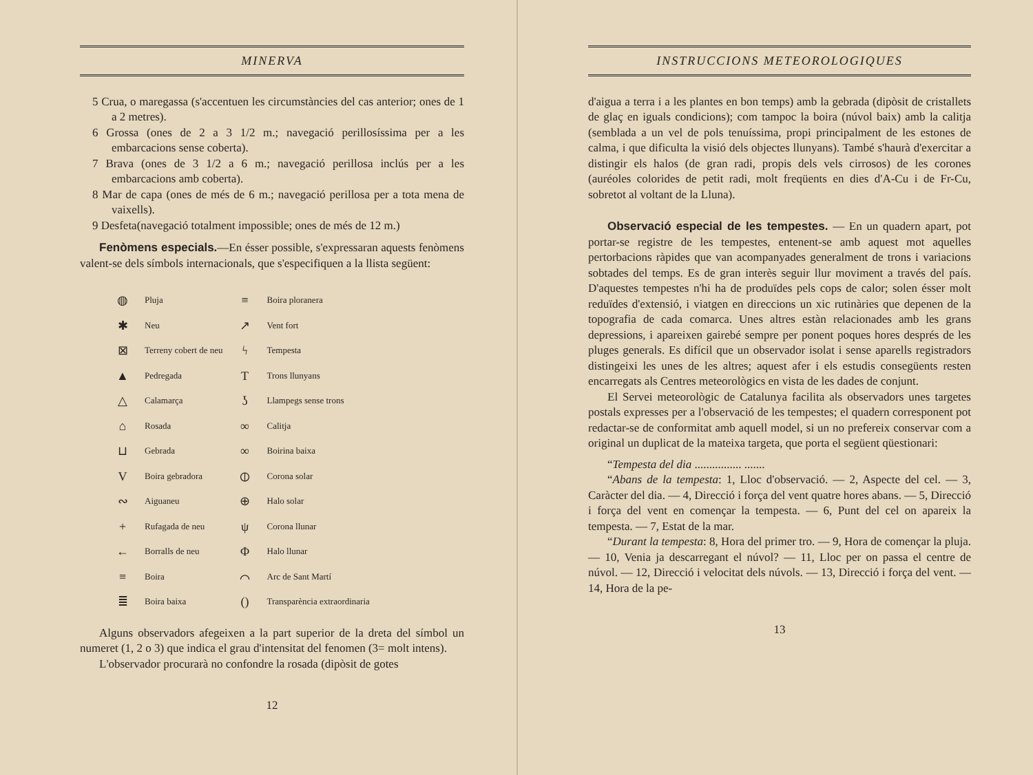MINERVA
5 Crua, o maregassa (s'accentuen les circumstàncies del cas anterior; ones de 1 a 2 metres).
6 Grossa (ones de 2 a 3 1/2 m.; navegació perillosíssima per a les embarcacions sense coberta).
7 Brava (ones de 3 1/2 a 6 m.; navegació perillosa inclús per a les embarcacions amb coberta).
8 Mar de capa (ones de més de 6 m.; navegació perillosa per a tota mena de vaixells).
9 Desfeta(navegació totalment impossible; ones de més de 12 m.)
Fenòmens especials.—En ésser possible, s'expressaran aquests fenòmens valent-se dels símbols internacionals, que s'especifiquen a la llista següent:
| ◍ | Pluja | ≡ | Boira ploranera |
| ✱ | Neu | ↗ | Vent fort |
| ⊠ | Terreny cobert de neu | ϟ | Tempesta |
| ▲ | Pedregada | T | Trons llunyans |
| △ | Calamarça | ʖ | Llampegs sense trons |
| ⌂ | Rosada | ∞ | Calitja |
| ⊔ | Gebrada | ∞ | Boirina baixa |
| V | Boira gebradora | ⦶ | Corona solar |
| ∾ | Aiguaneu | ⊕ | Halo solar |
| + | Rufagada de neu | ψ | Corona llunar |
| ← | Borralls de neu | Φ | Halo llunar |
| ≡ | Boira | ⌒ | Arc de Sant Martí |
| ≣ | Boira baixa | () | Transparència extraordinaria |
Alguns observadors afegeixen a la part superior de la dreta del símbol un numeret (1, 2 o 3) que indica el grau d'intensitat del fenomen (3= molt intens).
L'observador procurarà no confondre la rosada (dipòsit de gotes
12
INSTRUCCIONS METEOROLOGIQUES
d'aigua a terra i a les plantes en bon temps) amb la gebrada (dipòsit de cristallets de glaç en iguals condicions); com tampoc la boira (núvol baix) amb la calitja (semblada a un vel de pols tenuíssima, propi principalment de les estones de calma, i que dificulta la visió dels objectes llunyans). També s'haurà d'exercitar a distingir els halos (de gran radi, propis dels vels cirrosos) de les corones (auréoles colorides de petit radi, molt freqüents en dies d'A-Cu i de Fr-Cu, sobretot al voltant de la Lluna).
Observació especial de les tempestes. — En un quadern apart, pot portar-se registre de les tempestes, entenent-se amb aquest mot aquelles pertorbacions ràpides que van acompanyades generalment de trons i variacions sobtades del temps. Es de gran interès seguir llur moviment a través del país. D'aquestes tempestes n'hi ha de produïdes pels cops de calor; solen ésser molt reduïdes d'extensió, i viatgen en direccions un xic rutinàries que depenen de la topografia de cada comarca. Unes altres estàn relacionades amb les grans depressions, i apareixen gairebé sempre per ponent poques hores després de les pluges generals. Es difícil que un observador isolat i sense aparells registradors distingeixi les unes de les altres; aquest afer i els estudis consegüents resten encarregats als Centres meteorològics en vista de les dades de conjunt.
El Servei meteorològic de Catalunya facilita als observadors unes targetes postals expresses per a l'observació de les tempestes; el quadern corresponent pot redactar-se de conformitat amb aquell model, si un no prefereix conservar com a original un duplicat de la mateixa targeta, que porta el següent qüestionari:
“Tempesta del dia ................ .......
“Abans de la tempesta: 1, Lloc d'observació. — 2, Aspecte del cel. — 3, Caràcter del dia. — 4, Direcció i força del vent quatre hores abans. — 5, Direcció i força del vent en començar la tempesta. — 6, Punt del cel on apareix la tempesta. — 7, Estat de la mar.
“Durant la tempesta: 8, Hora del primer tro. — 9, Hora de començar la pluja. — 10, Venia ja descarregant el núvol? — 11, Lloc per on passa el centre de núvol. — 12, Direcció i velocitat dels núvols. — 13, Direcció i força del vent. — 14, Hora de la pe-
13